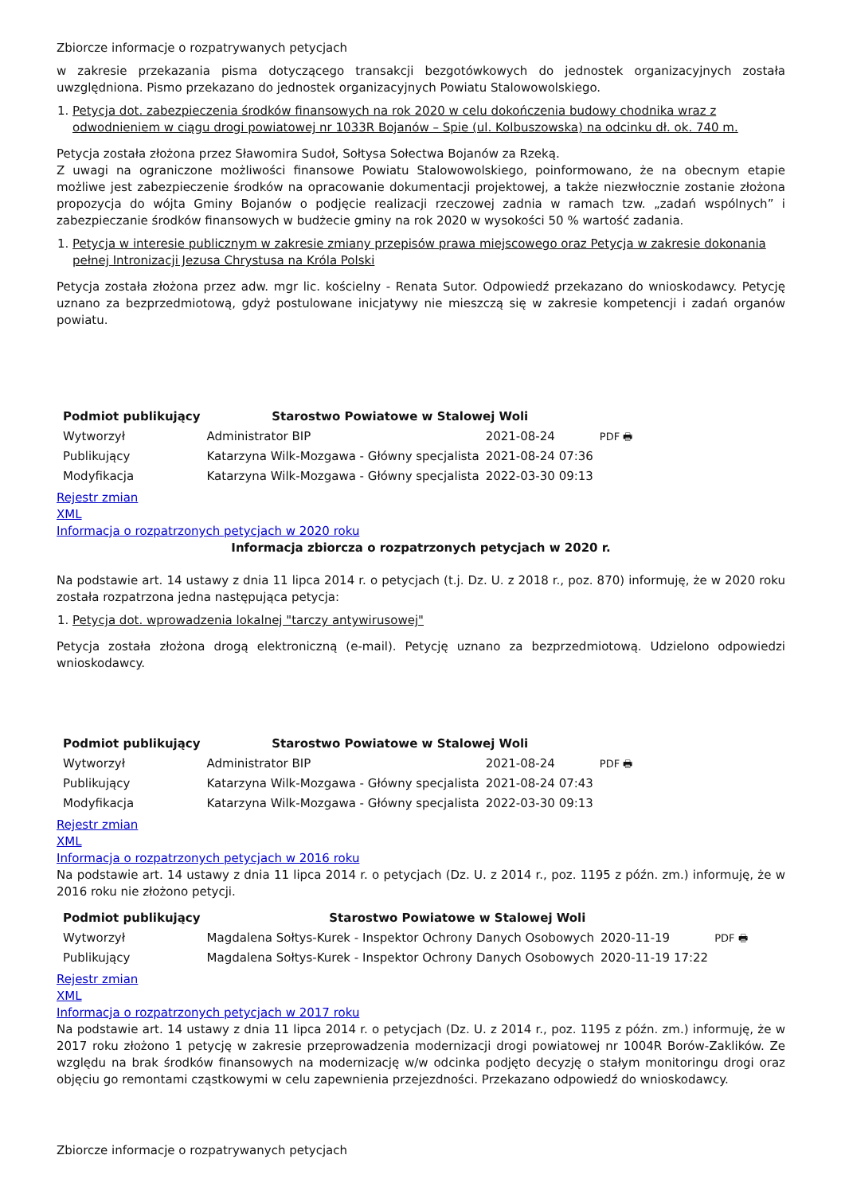Zbiorcze informacje o rozpatrywanych petycjach
w zakresie przekazania pisma dotyczącego transakcji bezgotówkowych do jednostek organizacyjnych została uwzględniona. Pismo przekazano do jednostek organizacyjnych Powiatu Stalowowolskiego.
1. Petycja dot. zabezpieczenia środków finansowych na rok 2020 w celu dokończenia budowy chodnika wraz z odwodnieniem w ciągu drogi powiatowej nr 1033R Bojanów – Spie (ul. Kolbuszowska) na odcinku dł. ok. 740 m.
Petycja została złożona przez Sławomira Sudoł, Sołtysa Sołectwa Bojanów za Rzeką.
Z uwagi na ograniczone możliwości finansowe Powiatu Stalowowolskiego, poinformowano, że na obecnym etapie możliwe jest zabezpieczenie środków na opracowanie dokumentacji projektowej, a także niezwłocznie zostanie złożona propozycja do wójta Gminy Bojanów o podjęcie realizacji rzeczowej zadnia w ramach tzw. „zadań wspólnych” i zabezpieczanie środków finansowych w budżecie gminy na rok 2020 w wysokości 50 % wartość zadania.
1. Petycja w interesie publicznym w zakresie zmiany przepisów prawa miejscowego oraz Petycja w zakresie dokonania pełnej Intronizacji Jezusa Chrystusa na Króla Polski
Petycja została złożona przez adw. mgr lic. kościelny - Renata Sutor. Odpowiedź przekazano do wnioskodawcy. Petycję uznano za bezprzedmiotową, gdyż postulowane inicjatywy nie mieszczą się w zakresie kompetencji i zadań organów powiatu.
| Podmiot publikujący | Starostwo Powiatowe w Stalowej Woli | | |
| Wytworzył | Administrator BIP | 2021-08-24 | PDF 🖶 |
| Publikujący | Katarzyna Wilk-Mozgawa - Główny specjalista | 2021-08-24 07:36 | |
| Modyfikacja | Katarzyna Wilk-Mozgawa - Główny specjalista | 2022-03-30 09:13 | |
Rejestr zmian
XML
Informacja o rozpatrzonych petycjach w 2020 roku
Informacja zbiorcza o rozpatrzonych petycjach w 2020 r.
Na podstawie art. 14 ustawy z dnia 11 lipca 2014 r. o petycjach (t.j. Dz. U. z 2018 r., poz. 870) informuję, że w 2020 roku została rozpatrzona jedna następująca petycja:
1. Petycja dot. wprowadzenia lokalnej "tarczy antywirusowej"
Petycja została złożona drogą elektroniczną (e-mail). Petycję uznano za bezprzedmiotową. Udzielono odpowiedzi wnioskodawcy.
| Podmiot publikujący | Starostwo Powiatowe w Stalowej Woli | | |
| Wytworzył | Administrator BIP | 2021-08-24 | PDF 🖶 |
| Publikujący | Katarzyna Wilk-Mozgawa - Główny specjalista | 2021-08-24 07:43 | |
| Modyfikacja | Katarzyna Wilk-Mozgawa - Główny specjalista | 2022-03-30 09:13 | |
Rejestr zmian
XML
Informacja o rozpatrzonych petycjach w 2016 roku
Na podstawie art. 14 ustawy z dnia 11 lipca 2014 r. o petycjach (Dz. U. z 2014 r., poz. 1195 z późn. zm.) informuję, że w 2016 roku nie złożono petycji.
| Podmiot publikujący | Starostwo Powiatowe w Stalowej Woli | | |
| Wytworzył | Magdalena Sołtys-Kurek - Inspektor Ochrony Danych Osobowych | 2020-11-19 | PDF 🖶 |
| Publikujący | Magdalena Sołtys-Kurek - Inspektor Ochrony Danych Osobowych | 2020-11-19 17:22 | |
Rejestr zmian
XML
Informacja o rozpatrzonych petycjach w 2017 roku
Na podstawie art. 14 ustawy z dnia 11 lipca 2014 r. o petycjach (Dz. U. z 2014 r., poz. 1195 z późn. zm.) informuję, że w 2017 roku złożono 1 petycję w zakresie przeprowadzenia modernizacji drogi powiatowej nr 1004R Borów-Zaklików. Ze względu na brak środków finansowych na modernizację w/w odcinka podjęto decyzję o stałym monitoringu drogi oraz objęciu go remontami cząstkowymi w celu zapewnienia przejezdności. Przekazano odpowiedź do wnioskodawcy.
Zbiorcze informacje o rozpatrywanych petycjach